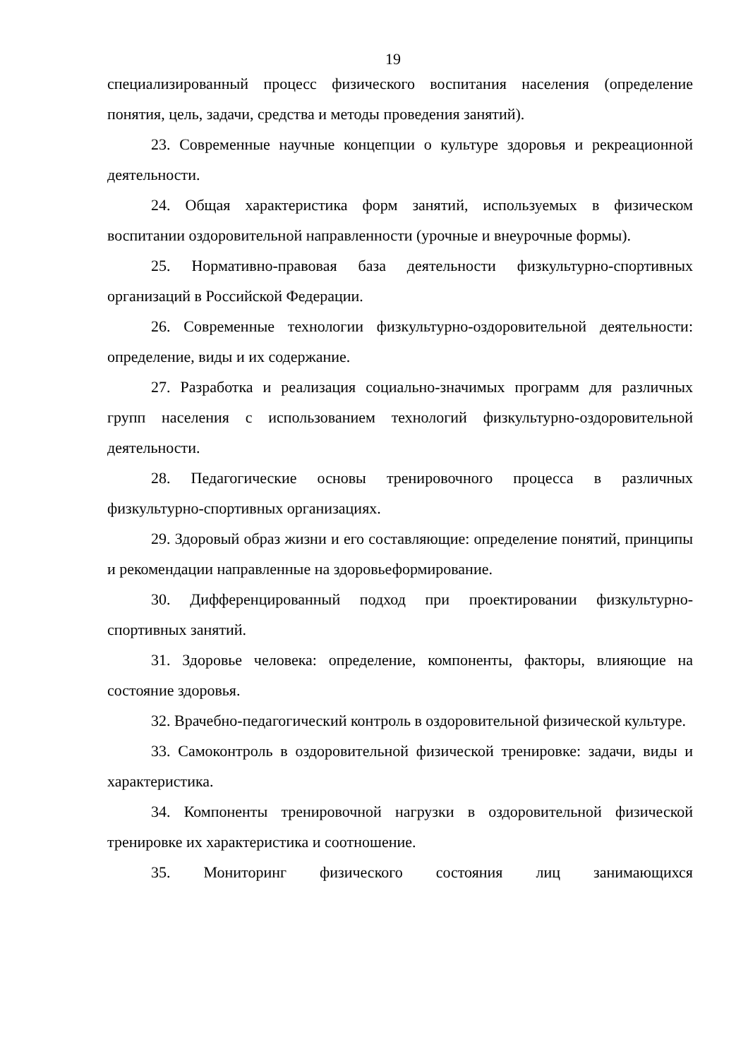19
специализированный процесс физического воспитания населения (определение понятия, цель, задачи, средства и методы проведения занятий).
23. Современные научные концепции о культуре здоровья и рекреационной деятельности.
24. Общая характеристика форм занятий, используемых в физическом воспитании оздоровительной направленности (урочные и внеурочные формы).
25. Нормативно-правовая база деятельности физкультурно-спортивных организаций в Российской Федерации.
26. Современные технологии физкультурно-оздоровительной деятельности: определение, виды и их содержание.
27. Разработка и реализация социально-значимых программ для различных групп населения с использованием технологий физкультурно-оздоровительной деятельности.
28. Педагогические основы тренировочного процесса в различных физкультурно-спортивных организациях.
29. Здоровый образ жизни и его составляющие: определение понятий, принципы и рекомендации направленные на здоровьеформирование.
30. Дифференцированный подход при проектировании физкультурно-спортивных занятий.
31. Здоровье человека: определение, компоненты, факторы, влияющие на состояние здоровья.
32. Врачебно-педагогический контроль в оздоровительной физической культуре.
33. Самоконтроль в оздоровительной физической тренировке: задачи, виды и характеристика.
34. Компоненты тренировочной нагрузки в оздоровительной физической тренировке их характеристика и соотношение.
35. Мониторинг физического состояния лиц занимающихся